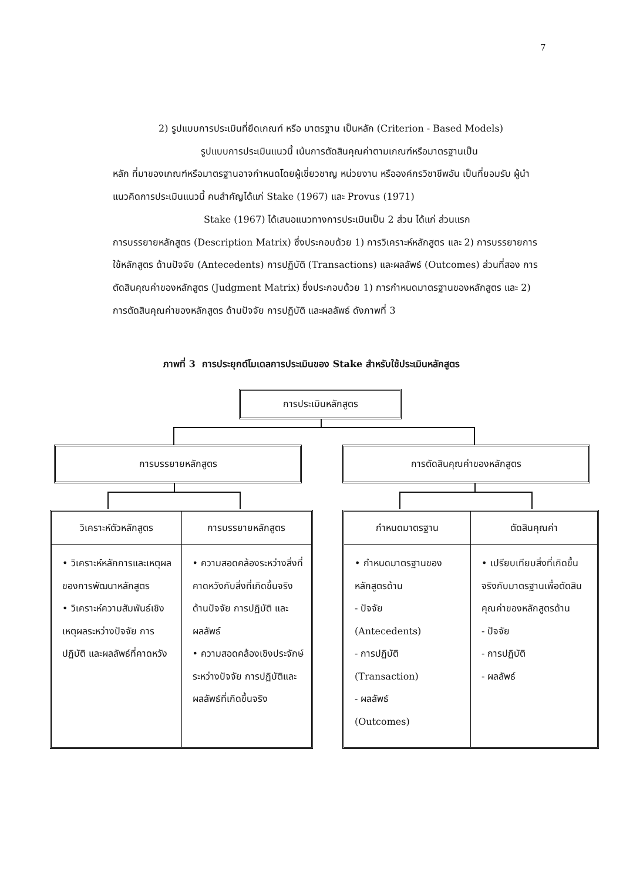7
2) รูปแบบการประเมินที่ยึดเกณฑ์ หรือ มาตรฐาน เป็นหลัก (Criterion - Based Models)
รูปแบบการประเมินแนวนี้ เน้นการตัดสินคุณค่าตามเกณฑ์หรือมาตรฐานเป็น
หลัก ที่มาของเกณฑ์หรือมาตรฐานอาจกำหนดโดยผู้เชี่ยวชาญ หน่วยงาน หรือองค์กรวิชาชีพอัน เป็นที่ยอมรับ ผู้นำแนวคิดการประเมินแนวนี้ คนสำคัญได้แก่ Stake (1967) และ Provus (1971)
Stake (1967) ได้เสนอแนวทางการประเมินเป็น 2 ส่วน ได้แก่ ส่วนแรก
การบรรยายหลักสูตร (Description Matrix) ซึ่งประกอบด้วย 1) การวิเคราะห์หลักสูตร และ 2) การบรรยายการใช้หลักสูตร ด้านปัจจัย (Antecedents) การปฏิบัติ (Transactions) และผลลัพธ์ (Outcomes) ส่วนที่สอง การตัดสินคุณค่าของหลักสูตร (Judgment Matrix) ซึ่งประกอบด้วย 1) การกำหนดมาตรฐานของหลักสูตร และ 2) การตัดสินคุณค่าของหลักสูตร ด้านปัจจัย การปฏิบัติ และผลลัพธ์ ดังภาพที่ 3
ภาพที่ 3 การประยุกต์โมเดลการประเมินของ Stake สำหรับใช้ประเมินหลักสูตร
การประเมินหลักสูตร
การบรรยายหลักสูตร การตัดสินคุณค่าของหลักสูตร
วิเคราะห์ตัวหลักสูตร
• วิเคราะห์หลักการและเหตุผลของการพัฒนาหลักสูตร
• วิเคราะห์ความสัมพันธ์เชิงเหตุผลระหว่างปัจจัย การปฏิบัติ และผลลัพธ์ที่คาดหวัง
การบรรยายหลักสูตร
• ความสอดคล้องระหว่างสิ่งที่คาดหวังกับสิ่งที่เกิดขึ้นจริง ด้านปัจจัย การปฏิบัติ และผลลัพธ์
• ความสอดคล้องเชิงประจักษ์ระหว่างปัจจัย การปฏิบัติและผลลัพธ์ที่เกิดขึ้นจริง
กำหนดมาตรฐาน
• กำหนดมาตรฐานของหลักสูตรด้าน
- ปัจจัย
(Antecedents)
- การปฏิบัติ
(Transaction)
- ผลลัพธ์
(Outcomes)
ตัดสินคุณค่า
• เปรียบเทียบสิ่งที่เกิดขึ้นจริงกับมาตรฐานเพื่อตัดสินคุณค่าของหลักสูตรด้าน
- ปัจจัย
- การปฏิบัติ
- ผลลัพธ์